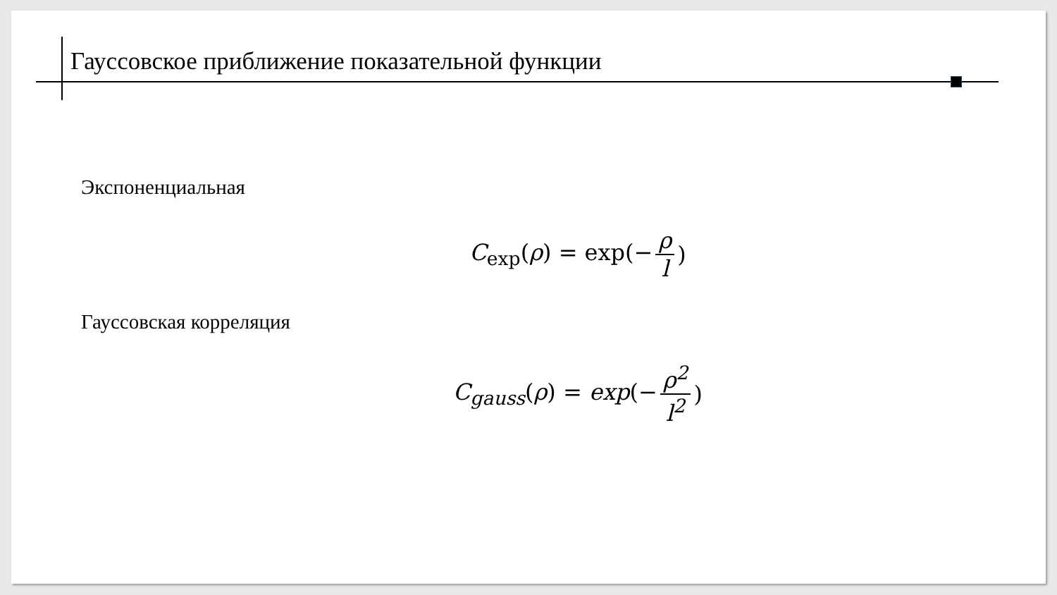Гауссовское приближение показательной функции
Экспоненциальная
C<sub>exp</sub>(ρ) = exp(− ρ l)
Гауссовская корреляция
C<sub>gauss</sub>(ρ) = exp(− ρ<sup>2</sup> l<sup>2</sup>)